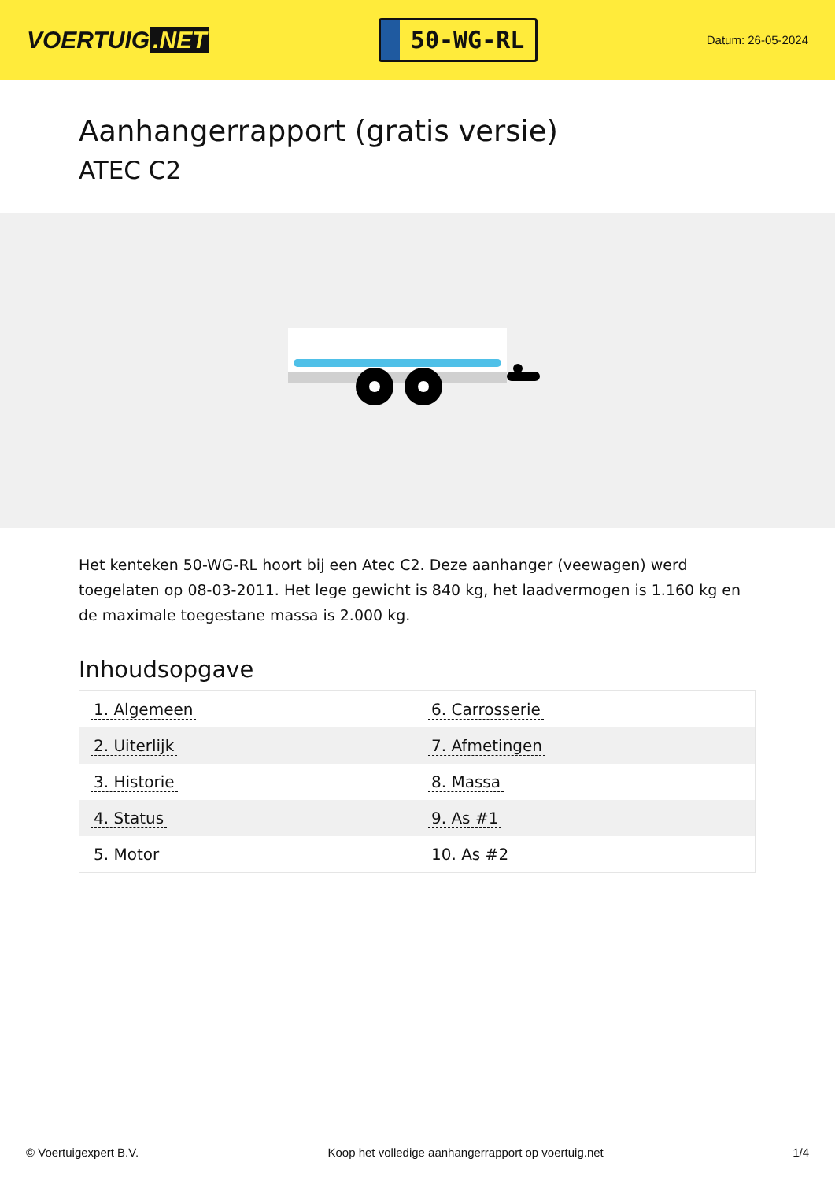VOERTUIG.NET
50-WG-RL
Datum: 26-05-2024
Aanhangerrapport (gratis versie)
ATEC C2
Het kenteken 50-WG-RL hoort bij een Atec C2. Deze aanhanger (veewagen) werd toegelaten op 08-03-2011. Het lege gewicht is 840 kg, het laadvermogen is 1.160 kg en de maximale toegestane massa is 2.000 kg.
Inhoudsopgave
| 1. Algemeen | 6. Carrosserie |
| 2. Uiterlijk | 7. Afmetingen |
| 3. Historie | 8. Massa |
| 4. Status | 9. As #1 |
| 5. Motor | 10. As #2 |
© Voertuigexpert B.V. Koop het volledige aanhangerrapport op voertuig.net 1/4